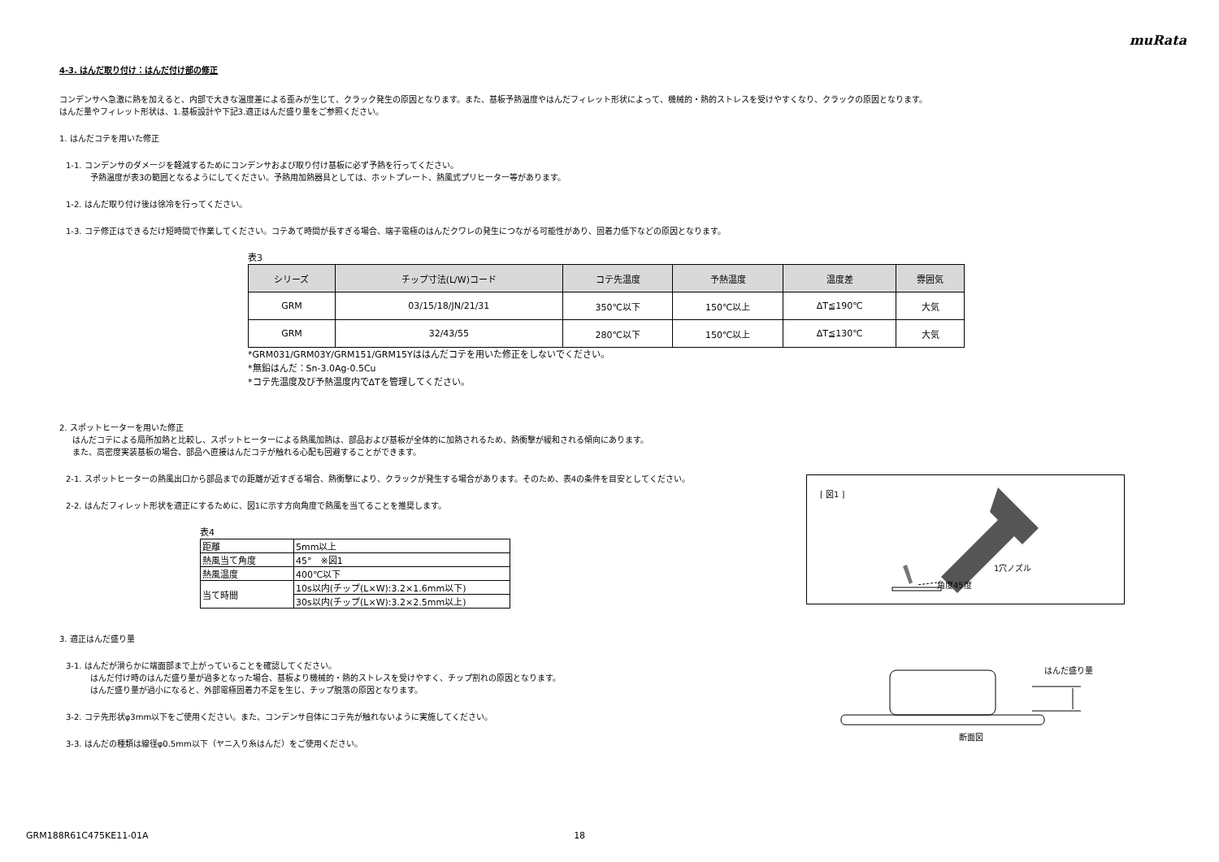muRata
4-3. はんだ取り付け：はんだ付け部の修正
コンデンサへ急激に熱を加えると、内部で大きな温度差による歪みが生じて、クラック発生の原因となります。また、基板予熱温度やはんだフィレット形状によって、機械的・熱的ストレスを受けやすくなり、クラックの原因となります。
はんだ量やフィレット形状は、1.基板設計や下記3.適正はんだ盛り量をご参照ください。
1. はんだコテを用いた修正
1-1. コンデンサのダメージを軽減するためにコンデンサおよび取り付け基板に必ず予熱を行ってください。
予熱温度が表3の範囲となるようにしてください。予熱用加熱器具としては、ホットプレート、熱風式プリヒーター等があります。
1-2. はんだ取り付け後は徐冷を行ってください。
1-3. コテ修正はできるだけ短時間で作業してください。コテあて時間が長すぎる場合、端子電極のはんだクワレの発生につながる可能性があり、固着力低下などの原因となります。
表3
| シリーズ | チップ寸法(L/W)コード | コテ先温度 | 予熱温度 | 温度差 | 雰囲気 |
| --- | --- | --- | --- | --- | --- |
| GRM | 03/15/18/JN/21/31 | 350℃以下 | 150℃以上 | ΔT≦190℃ | 大気 |
| GRM | 32/43/55 | 280℃以下 | 150℃以上 | ΔT≦130℃ | 大気 |
*GRM031/GRM03Y/GRM151/GRM15Yははんだコテを用いた修正をしないでください。
*無鉛はんだ：Sn-3.0Ag-0.5Cu
*コテ先温度及び予熱温度内でΔTを管理してください。
2. スポットヒーターを用いた修正
はんだコテによる局所加熱と比較し、スポットヒーターによる熱風加熱は、部品および基板が全体的に加熱されるため、熱衝撃が緩和される傾向にあります。
また、高密度実装基板の場合、部品へ直接はんだコテが触れる心配も回避することができます。
2-1. スポットヒーターの熱風出口から部品までの距離が近すぎる場合、熱衝撃により、クラックが発生する場合があります。そのため、表4の条件を目安としてください。
2-2. はんだフィレット形状を適正にするために、図1に示す方向角度で熱風を当てることを推奨します。
表4
| 距離 | 5mm以上 |
| 熱風当て角度 | 45° ※図1 |
| 熱風温度 | 400℃以下 |
| 当て時間 | 10s以内(チップ(L×W):3.2×1.6mm以下) |
| | 30s以内(チップ(L×W):3.2×2.5mm以上) |
3. 適正はんだ盛り量
3-1. はんだが滑らかに端面部まで上がっていることを確認してください。
はんだ付け時のはんだ盛り量が過多となった場合、基板より機械的・熱的ストレスを受けやすく、チップ割れの原因となります。
はんだ盛り量が過小になると、外部電極固着力不足を生じ、チップ脱落の原因となります。
3-2. コテ先形状φ3mm以下をご使用ください。また、コンデンサ自体にコテ先が触れないように実施してください。
3-3. はんだの種類は線径φ0.5mm以下（ヤニ入り糸はんだ）をご使用ください。
[ 図1 ]
1穴ノズル
角度45度
はんだ盛り量
断面図
GRM188R61C475KE11-01A 18